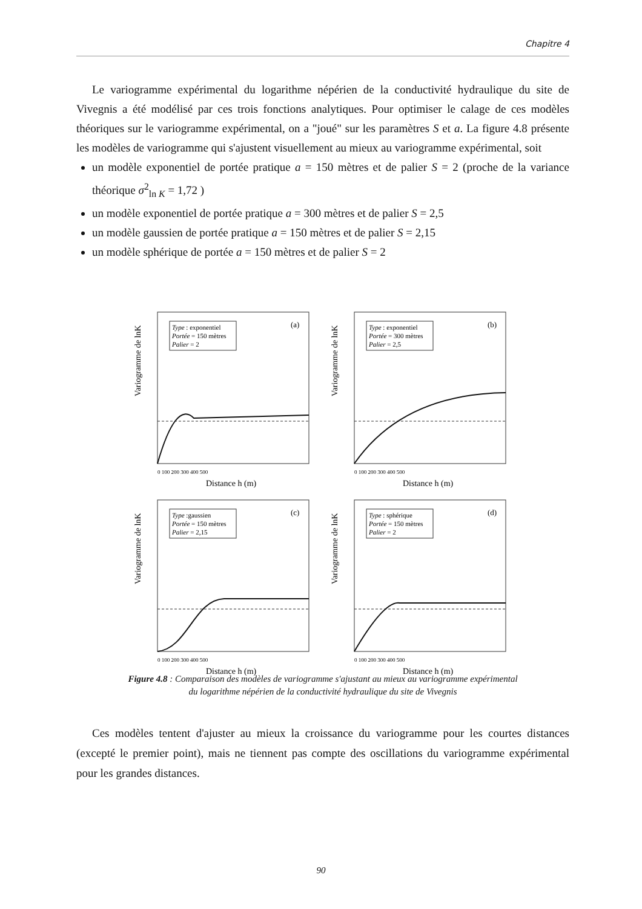Chapitre 4
Le variogramme expérimental du logarithme népérien de la conductivité hydraulique du site de Vivegnis a été modélisé par ces trois fonctions analytiques. Pour optimiser le calage de ces modèles théoriques sur le variogramme expérimental, on a "joué" sur les paramètres S et a. La figure 4.8 présente les modèles de variogramme qui s'ajustent visuellement au mieux au variogramme expérimental, soit
un modèle exponentiel de portée pratique a = 150 mètres et de palier S = 2 (proche de la variance théorique σ<sup>2</sup><sub>ln K</sub> = 1,72 )
un modèle exponentiel de portée pratique a = 300 mètres et de palier S = 2,5
un modèle gaussien de portée pratique a = 150 mètres et de palier S = 2,15
un modèle sphérique de portée a = 150 mètres et de palier S = 2
Variogramme de lnK
Type : exponentiel
Portée = 150 mètres
Palier = 2
(a)
0 100 200 300 400 500
Distance h (m)
Variogramme de lnK
Type : exponentiel
Portée = 300 mètres
Palier = 2,5
(b)
0 100 200 300 400 500
Distance h (m)
Variogramme de lnK
Type :gaussien
Portée = 150 mètres
Palier = 2,15
(c)
0 100 200 300 400 500
Distance h (m)
Variogramme de lnK
Type : sphérique
Portée = 150 mètres
Palier = 2
(d)
0 100 200 300 400 500
Distance h (m)
Figure 4.8 : Comparaison des modèles de variogramme s'ajustant au mieux au variogramme expérimental
du logarithme népérien de la conductivité hydraulique du site de Vivegnis
Ces modèles tentent d'ajuster au mieux la croissance du variogramme pour les courtes distances (excepté le premier point), mais ne tiennent pas compte des oscillations du variogramme expérimental pour les grandes distances.
90